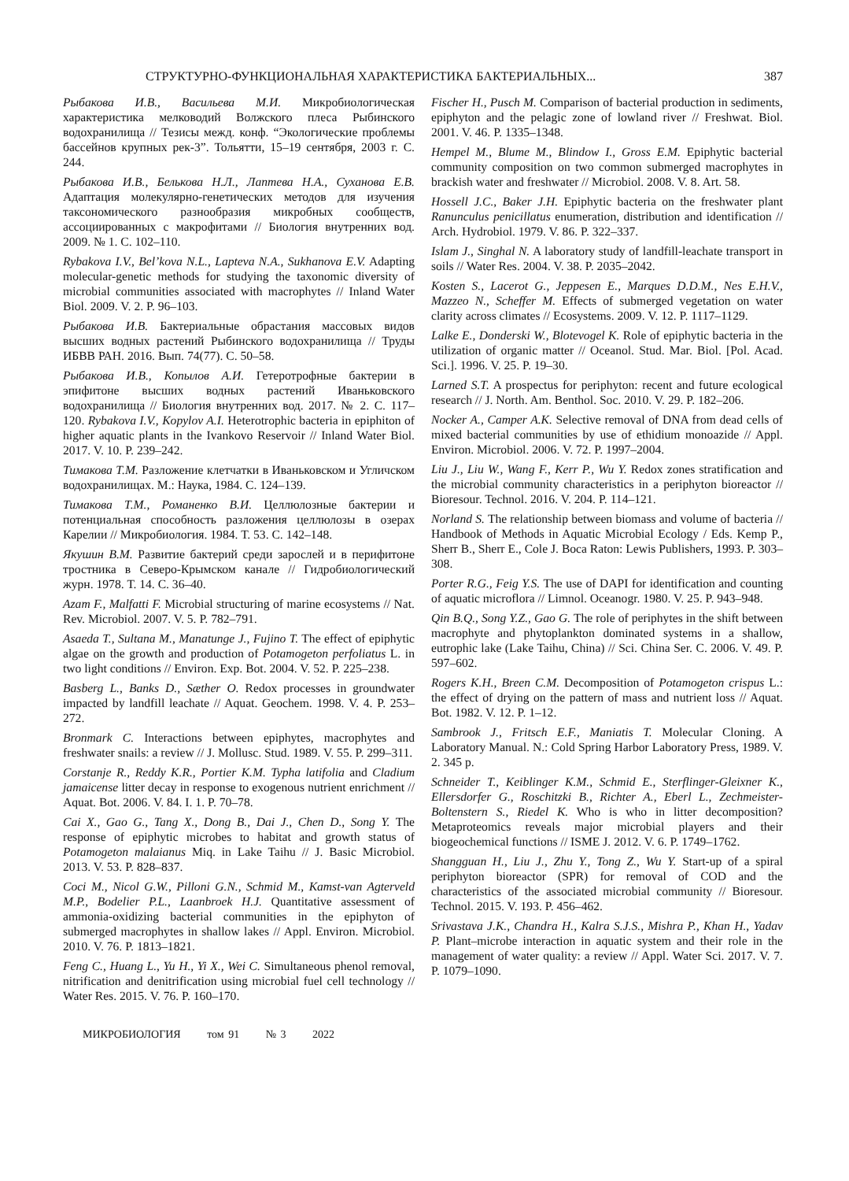СТРУКТУРНО-ФУНКЦИОНАЛЬНАЯ ХАРАКТЕРИСТИКА БАКТЕРИАЛЬНЫХ... 387
Рыбакова И.В., Васильева М.И. Микробиологическая характеристика мелководий Волжского плеса Рыбинского водохранилища // Тезисы межд. конф. “Экологические проблемы бассейнов крупных рек-3”. Тольятти, 15–19 сентября, 2003 г. С. 244.
Рыбакова И.В., Белькова Н.Л., Лаптева Н.А., Суханова Е.В. Адаптация молекулярно-генетических методов для изучения таксономического разнообразия микробных сообществ, ассоциированных с макрофитами // Биология внутренних вод. 2009. № 1. С. 102–110.
Rybakova I.V., Bel’kova N.L., Lapteva N.A., Sukhanova E.V. Adapting molecular-genetic methods for studying the taxonomic diversity of microbial communities associated with macrophytes // Inland Water Biol. 2009. V. 2. P. 96–103.
Рыбакова И.В. Бактериальные обрастания массовых видов высших водных растений Рыбинского водохранилища // Труды ИБВВ РАН. 2016. Вып. 74(77). С. 50–58.
Рыбакова И.В., Копылов А.И. Гетеротрофные бактерии в эпифитоне высших водных растений Иваньковского водохранилища // Биология внутренних вод. 2017. № 2. С. 117–120. Rybakova I.V., Kopylov A.I. Heterotrophic bacteria in epiphiton of higher aquatic plants in the Ivankovo Reservoir // Inland Water Biol. 2017. V. 10. P. 239–242.
Тимакова Т.М. Разложение клетчатки в Иваньковском и Угличском водохранилищах. М.: Наука, 1984. С. 124–139.
Тимакова Т.М., Романенко В.И. Целлюлозные бактерии и потенциальная способность разложения целлюлозы в озерах Карелии // Микробиология. 1984. Т. 53. С. 142–148.
Якушин В.М. Развитие бактерий среди зарослей и в перифитоне тростника в Северо-Крымском канале // Гидробиологический журн. 1978. Т. 14. С. 36–40.
Azam F., Malfatti F. Microbial structuring of marine ecosystems // Nat. Rev. Microbiol. 2007. V. 5. P. 782–791.
Asaeda T., Sultana M., Manatunge J., Fujino T. The effect of epiphytic algae on the growth and production of Potamogeton perfoliatus L. in two light conditions // Environ. Exp. Bot. 2004. V. 52. P. 225–238.
Basberg L., Banks D., Sæther O. Redox processes in groundwater impacted by landfill leachate // Aquat. Geochem. 1998. V. 4. P. 253–272.
Bronmark C. Interactions between epiphytes, macrophytes and freshwater snails: a review // J. Mollusc. Stud. 1989. V. 55. P. 299–311.
Corstanje R., Reddy K.R., Portier K.M. Typha latifolia and Cladium jamaicense litter decay in response to exogenous nutrient enrichment // Aquat. Bot. 2006. V. 84. I. 1. P. 70–78.
Cai X., Gao G., Tang X., Dong B., Dai J., Chen D., Song Y. The response of epiphytic microbes to habitat and growth status of Potamogeton malaianus Miq. in Lake Taihu // J. Basic Microbiol. 2013. V. 53. P. 828–837.
Coci M., Nicol G.W., Pilloni G.N., Schmid M., Kamst-van Agterveld M.P., Bodelier P.L., Laanbroek H.J. Quantitative assessment of ammonia-oxidizing bacterial communities in the epiphyton of submerged macrophytes in shallow lakes // Appl. Environ. Microbiol. 2010. V. 76. P. 1813–1821.
Feng C., Huang L., Yu H., Yi X., Wei C. Simultaneous phenol removal, nitrification and denitrification using microbial fuel cell technology // Water Res. 2015. V. 76. P. 160–170.
Fischer H., Pusch M. Comparison of bacterial production in sediments, epiphyton and the pelagic zone of lowland river // Freshwat. Biol. 2001. V. 46. P. 1335–1348.
Hempel M., Blume M., Blindow I., Gross E.M. Epiphytic bacterial community composition on two common submerged macrophytes in brackish water and freshwater // Microbiol. 2008. V. 8. Art. 58.
Hossell J.C., Baker J.H. Epiphytic bacteria on the freshwater plant Ranunculus penicillatus enumeration, distribution and identification // Arch. Hydrobiol. 1979. V. 86. P. 322–337.
Islam J., Singhal N. A laboratory study of landfill-leachate transport in soils // Water Res. 2004. V. 38. P. 2035–2042.
Kosten S., Lacerot G., Jeppesen E., Marques D.D.M., Nes E.H.V., Mazzeo N., Scheffer M. Effects of submerged vegetation on water clarity across climates // Ecosystems. 2009. V. 12. P. 1117–1129.
Lalke E., Donderski W., Blotevogel K. Role of epiphytic bacteria in the utilization of organic matter // Oceanol. Stud. Mar. Biol. [Pol. Acad. Sci.]. 1996. V. 25. P. 19–30.
Larned S.T. A prospectus for periphyton: recent and future ecological research // J. North. Am. Benthol. Soc. 2010. V. 29. P. 182–206.
Nocker A., Camper A.K. Selective removal of DNA from dead cells of mixed bacterial communities by use of ethidium monoazide // Appl. Environ. Microbiol. 2006. V. 72. P. 1997–2004.
Liu J., Liu W., Wang F., Kerr P., Wu Y. Redox zones stratification and the microbial community characteristics in a periphyton bioreactor // Bioresour. Technol. 2016. V. 204. P. 114–121.
Norland S. The relationship between biomass and volume of bacteria // Handbook of Methods in Aquatic Microbial Ecology / Eds. Kemp P., Sherr B., Sherr E., Cole J. Boca Raton: Lewis Publishers, 1993. P. 303–308.
Porter R.G., Feig Y.S. The use of DAPI for identification and counting of aquatic microflora // Limnol. Oceanogr. 1980. V. 25. P. 943–948.
Qin B.Q., Song Y.Z., Gao G. The role of periphytes in the shift between macrophyte and phytoplankton dominated systems in a shallow, eutrophic lake (Lake Taihu, China) // Sci. China Ser. C. 2006. V. 49. P. 597–602.
Rogers K.H., Breen C.M. Decomposition of Potamogeton crispus L.: the effect of drying on the pattern of mass and nutrient loss // Aquat. Bot. 1982. V. 12. P. 1–12.
Sambrook J., Fritsch E.F., Maniatis T. Molecular Cloning. A Laboratory Manual. N.: Cold Spring Harbor Laboratory Press, 1989. V. 2. 345 p.
Schneider T., Keiblinger K.M., Schmid E., Sterflinger-Gleixner K., Ellersdorfer G., Roschitzki B., Richter A., Eberl L., Zechmeister-Boltenstern S., Riedel K. Who is who in litter decomposition? Metaproteomics reveals major microbial players and their biogeochemical functions // ISME J. 2012. V. 6. P. 1749–1762.
Shangguan H., Liu J., Zhu Y., Tong Z., Wu Y. Start-up of a spiral periphyton bioreactor (SPR) for removal of COD and the characteristics of the associated microbial community // Bioresour. Technol. 2015. V. 193. P. 456–462.
Srivastava J.K., Chandra H., Kalra S.J.S., Mishra P., Khan H., Yadav P. Plant–microbe interaction in aquatic system and their role in the management of water quality: a review // Appl. Water Sci. 2017. V. 7. P. 1079–1090.
МИКРОБИОЛОГИЯ том 91 № 3 2022